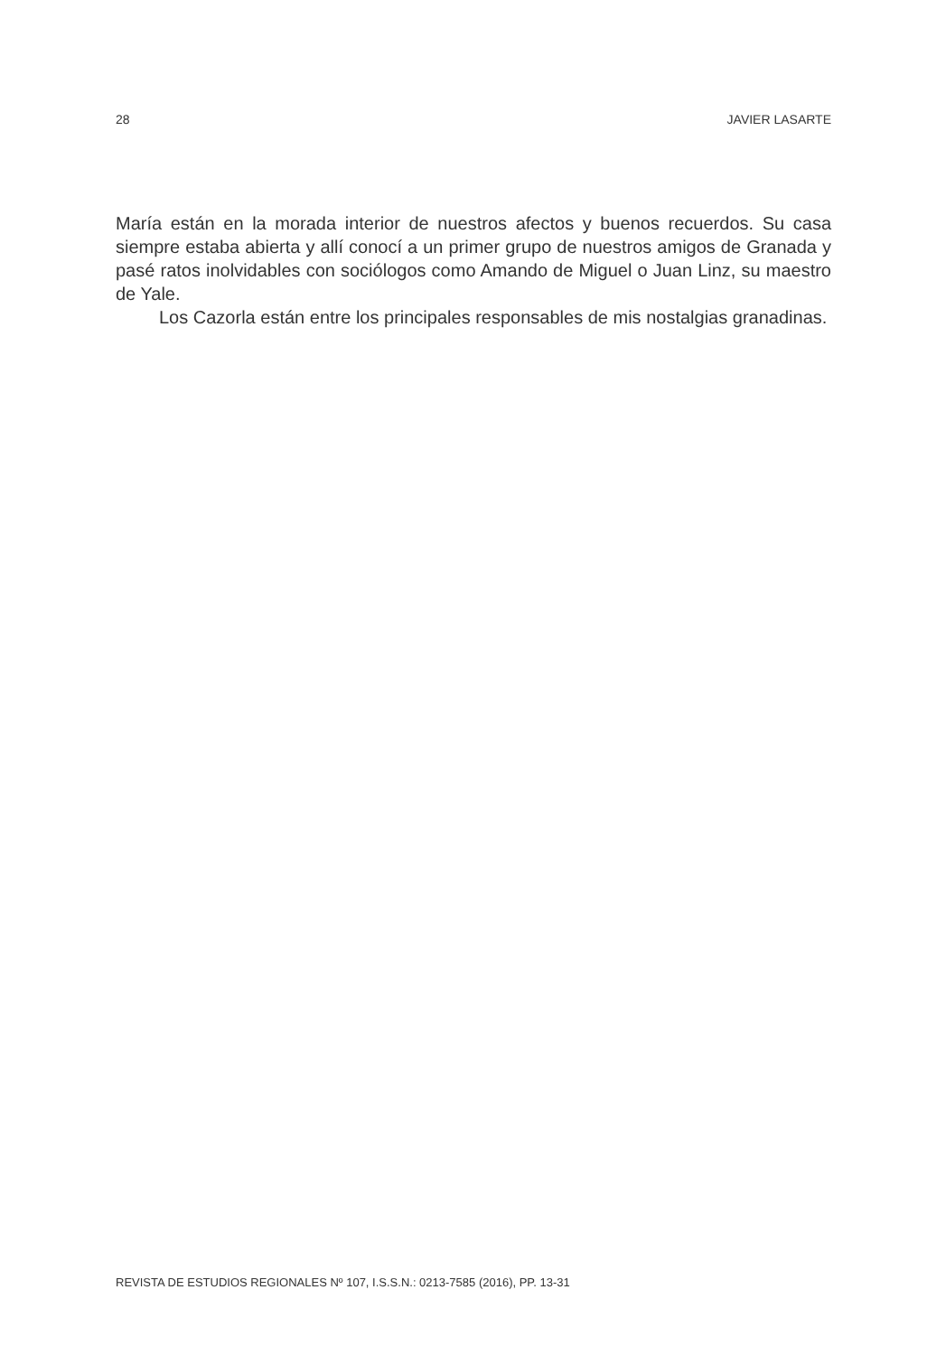28 JAVIER LASARTE
María están en la morada interior de nuestros afectos y buenos recuerdos. Su casa siempre estaba abierta y allí conocí a un primer grupo de nuestros amigos de Granada y pasé ratos inolvidables con sociólogos como Amando de Miguel o Juan Linz, su maestro de Yale.
Los Cazorla están entre los principales responsables de mis nostalgias granadinas.
REVISTA DE ESTUDIOS REGIONALES Nº 107, I.S.S.N.: 0213-7585 (2016), PP. 13-31